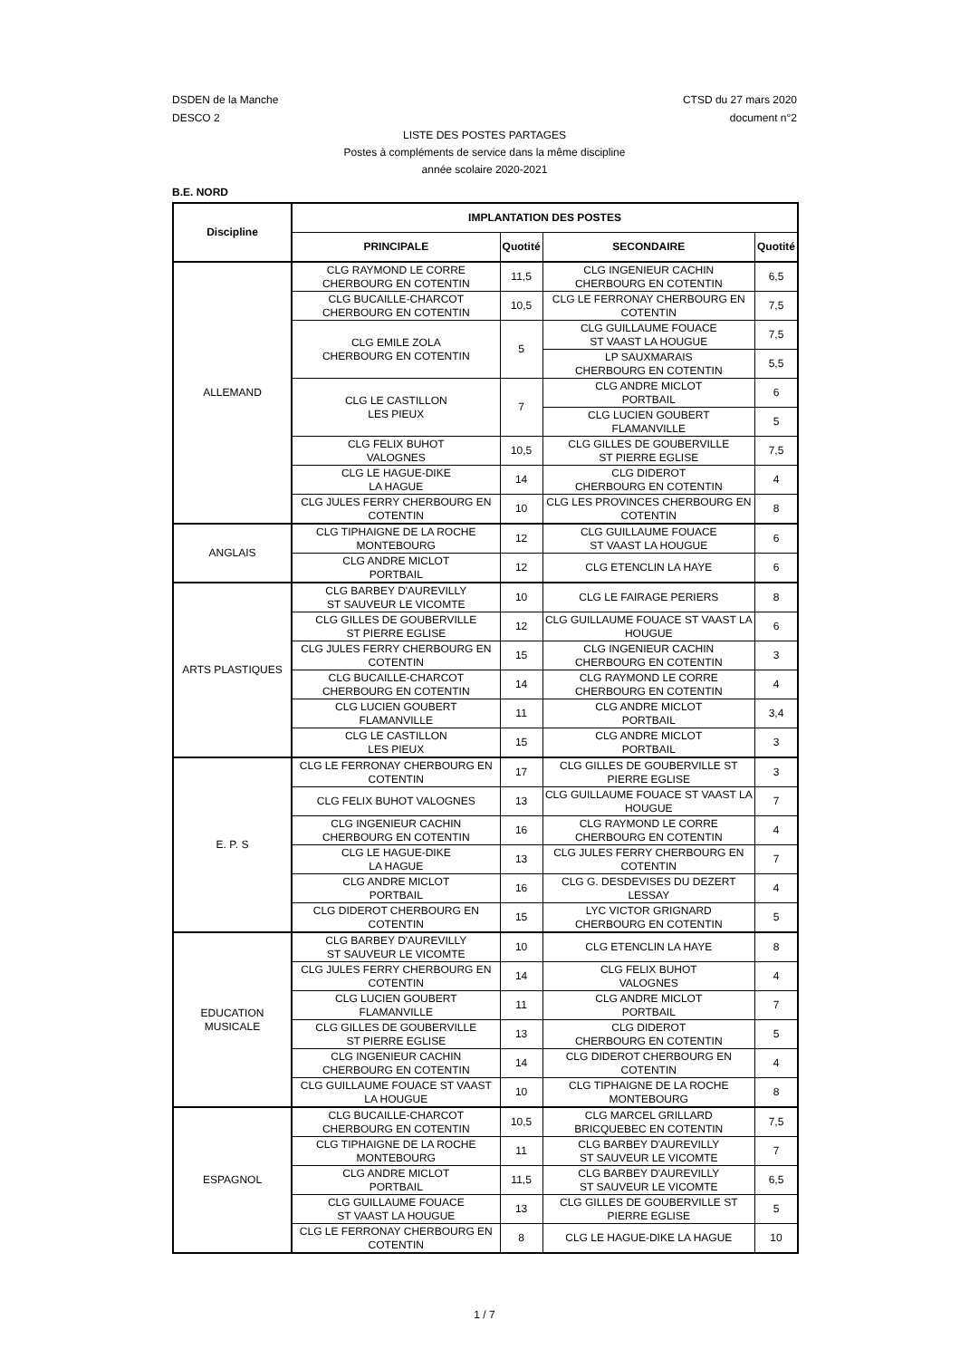DSDEN de la Manche
DESCO 2
CTSD du 27 mars 2020
document n°2
LISTE DES POSTES PARTAGES
Postes à compléments de service dans la même discipline
année scolaire 2020-2021
B.E. NORD
| Discipline | IMPLANTATION DES POSTES | | | |
| --- | --- | --- | --- | --- |
| | PRINCIPALE | Quotité | SECONDAIRE | Quotité |
| ALLEMAND | CLG RAYMOND LE CORRE CHERBOURG EN COTENTIN | 11,5 | CLG INGENIEUR CACHIN CHERBOURG EN COTENTIN | 6,5 |
| | CLG BUCAILLE-CHARCOT CHERBOURG EN COTENTIN | 10,5 | CLG LE FERRONAY CHERBOURG EN COTENTIN | 7,5 |
| | CLG EMILE ZOLA CHERBOURG EN COTENTIN | 5 | CLG GUILLAUME FOUACE ST VAAST LA HOUGUE | 7,5 |
| | | | LP SAUXMARAIS CHERBOURG EN COTENTIN | 5,5 |
| | CLG LE CASTILLON LES PIEUX | 7 | CLG ANDRE MICLOT PORTBAIL | 6 |
| | | | CLG LUCIEN GOUBERT FLAMANVILLE | 5 |
| | CLG FELIX BUHOT VALOGNES | 10,5 | CLG GILLES DE GOUBERVILLE ST PIERRE EGLISE | 7,5 |
| | CLG LE HAGUE-DIKE LA HAGUE | 14 | CLG DIDEROT CHERBOURG EN COTENTIN | 4 |
| | CLG JULES FERRY CHERBOURG EN COTENTIN | 10 | CLG LES PROVINCES CHERBOURG EN COTENTIN | 8 |
| ANGLAIS | CLG TIPHAIGNE DE LA ROCHE MONTEBOURG | 12 | CLG GUILLAUME FOUACE ST VAAST LA HOUGUE | 6 |
| | CLG ANDRE MICLOT PORTBAIL | 12 | CLG ETENCLIN LA HAYE | 6 |
| ARTS PLASTIQUES | CLG BARBEY D'AUREVILLY ST SAUVEUR LE VICOMTE | 10 | CLG LE FAIRAGE PERIERS | 8 |
| | CLG GILLES DE GOUBERVILLE ST PIERRE EGLISE | 12 | CLG GUILLAUME FOUACE ST VAAST LA HOUGUE | 6 |
| | CLG JULES FERRY CHERBOURG EN COTENTIN | 15 | CLG INGENIEUR CACHIN CHERBOURG EN COTENTIN | 3 |
| | CLG BUCAILLE-CHARCOT CHERBOURG EN COTENTIN | 14 | CLG RAYMOND LE CORRE CHERBOURG EN COTENTIN | 4 |
| | CLG LUCIEN GOUBERT FLAMANVILLE | 11 | CLG ANDRE MICLOT PORTBAIL | 3,4 |
| | CLG LE CASTILLON LES PIEUX | 15 | CLG ANDRE MICLOT PORTBAIL | 3 |
| E. P. S | CLG LE FERRONAY CHERBOURG EN COTENTIN | 17 | CLG GILLES DE GOUBERVILLE ST PIERRE EGLISE | 3 |
| | CLG FELIX BUHOT VALOGNES | 13 | CLG GUILLAUME FOUACE ST VAAST LA HOUGUE | 7 |
| | CLG INGENIEUR CACHIN CHERBOURG EN COTENTIN | 16 | CLG RAYMOND LE CORRE CHERBOURG EN COTENTIN | 4 |
| | CLG LE HAGUE-DIKE LA HAGUE | 13 | CLG JULES FERRY CHERBOURG EN COTENTIN | 7 |
| | CLG ANDRE MICLOT PORTBAIL | 16 | CLG G. DESDEVISES DU DEZERT LESSAY | 4 |
| | CLG DIDEROT CHERBOURG EN COTENTIN | 15 | LYC VICTOR GRIGNARD CHERBOURG EN COTENTIN | 5 |
| EDUCATION MUSICALE | CLG BARBEY D'AUREVILLY ST SAUVEUR LE VICOMTE | 10 | CLG ETENCLIN LA HAYE | 8 |
| | CLG JULES FERRY CHERBOURG EN COTENTIN | 14 | CLG FELIX BUHOT VALOGNES | 4 |
| | CLG LUCIEN GOUBERT FLAMANVILLE | 11 | CLG ANDRE MICLOT PORTBAIL | 7 |
| | CLG GILLES DE GOUBERVILLE ST PIERRE EGLISE | 13 | CLG DIDEROT CHERBOURG EN COTENTIN | 5 |
| | CLG INGENIEUR CACHIN CHERBOURG EN COTENTIN | 14 | CLG DIDEROT CHERBOURG EN COTENTIN | 4 |
| | CLG GUILLAUME FOUACE ST VAAST LA HOUGUE | 10 | CLG TIPHAIGNE DE LA ROCHE MONTEBOURG | 8 |
| ESPAGNOL | CLG BUCAILLE-CHARCOT CHERBOURG EN COTENTIN | 10,5 | CLG MARCEL GRILLARD BRICQUEBEC EN COTENTIN | 7,5 |
| | CLG TIPHAIGNE DE LA ROCHE MONTEBOURG | 11 | CLG BARBEY D'AUREVILLY ST SAUVEUR LE VICOMTE | 7 |
| | CLG ANDRE MICLOT PORTBAIL | 11,5 | CLG BARBEY D'AUREVILLY ST SAUVEUR LE VICOMTE | 6,5 |
| | CLG GUILLAUME FOUACE ST VAAST LA HOUGUE | 13 | CLG GILLES DE GOUBERVILLE ST PIERRE EGLISE | 5 |
| | CLG LE FERRONAY CHERBOURG EN COTENTIN | 8 | CLG LE HAGUE-DIKE LA HAGUE | 10 |
1 / 7